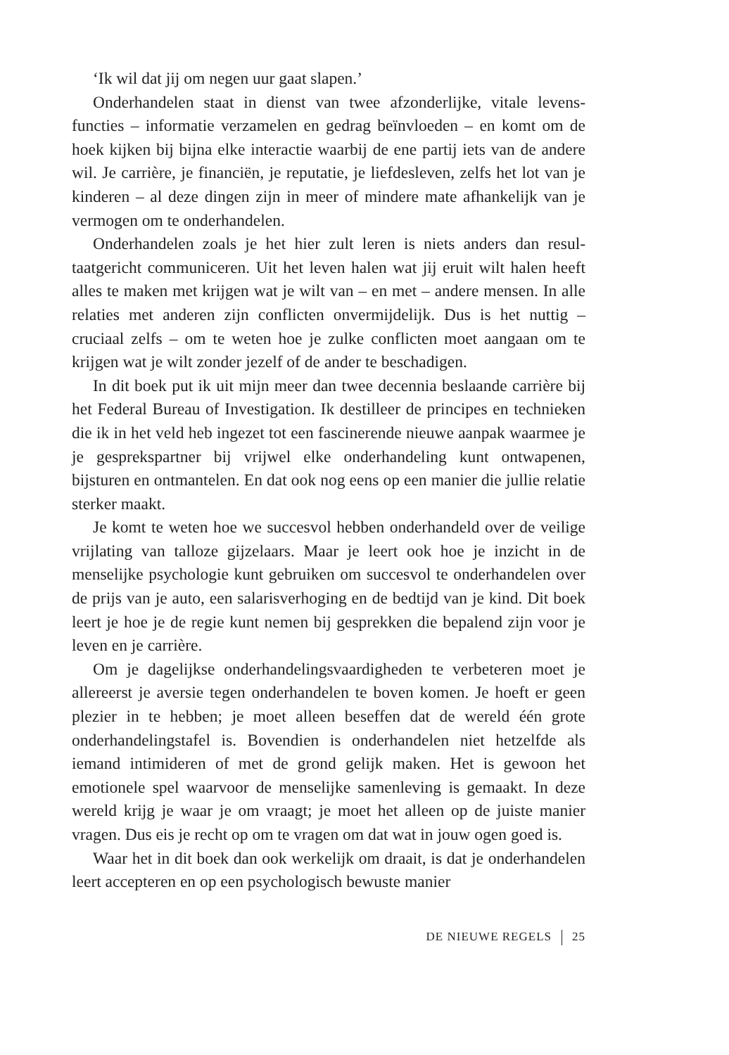‘Ik wil dat jij om negen uur gaat slapen.’
Onderhandelen staat in dienst van twee afzonderlijke, vitale levens­functies – informatie verzamelen en gedrag beïnvloeden – en komt om de hoek kijken bij bijna elke interactie waarbij de ene partij iets van de andere wil. Je carrière, je financiën, je reputatie, je liefdesleven, zelfs het lot van je kinderen – al deze dingen zijn in meer of mindere mate afhankelijk van je vermogen om te onderhandelen.
Onderhandelen zoals je het hier zult leren is niets anders dan resul­taatgericht communiceren. Uit het leven halen wat jij eruit wilt halen heeft alles te maken met krijgen wat je wilt van – en met – andere men­sen. In alle relaties met anderen zijn conflicten onvermijdelijk. Dus is het nuttig – cruciaal zelfs – om te weten hoe je zulke conflicten moet aan­gaan om te krijgen wat je wilt zonder jezelf of de ander te beschadigen.
In dit boek put ik uit mijn meer dan twee decennia beslaande carrière bij het Federal Bureau of Investigation. Ik destilleer de principes en technieken die ik in het veld heb ingezet tot een fascinerende nieuwe aanpak waarmee je je gesprekspartner bij vrijwel elke onderhandeling kunt ontwapenen, bijsturen en ontmantelen. En dat ook nog eens op een manier die jullie relatie sterker maakt.
Je komt te weten hoe we succesvol hebben onderhandeld over de veilige vrijlating van talloze gijzelaars. Maar je leert ook hoe je inzicht in de menselijke psychologie kunt gebruiken om succesvol te onder­handelen over de prijs van je auto, een salarisverhoging en de bedtijd van je kind. Dit boek leert je hoe je de regie kunt nemen bij gesprekken die bepalend zijn voor je leven en je carrière.
Om je dagelijkse onderhandelingsvaardigheden te verbeteren moet je allereerst je aversie tegen onderhandelen te boven komen. Je hoeft er geen plezier in te hebben; je moet alleen beseffen dat de wereld één grote onderhandelingstafel is. Bovendien is onderhandelen niet het­zelfde als iemand intimideren of met de grond gelijk maken. Het is gewoon het emotionele spel waarvoor de menselijke samenleving is gemaakt. In deze wereld krijg je waar je om vraagt; je moet het alleen op de juiste manier vragen. Dus eis je recht op om te vragen om dat wat in jouw ogen goed is.
Waar het in dit boek dan ook werkelijk om draait, is dat je onder­handelen leert accepteren en op een psychologisch bewuste manier
DE NIEUWE REGELS 25